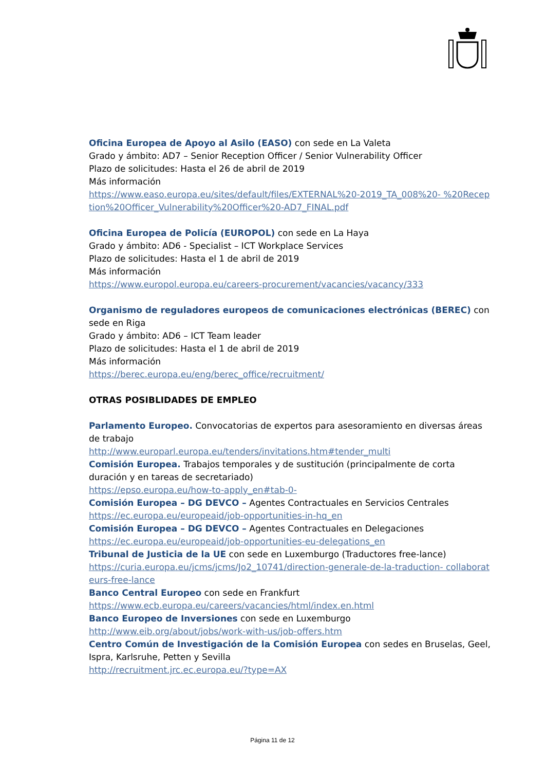Oficina Europea de Apoyo al Asilo (EASO) con sede en La Valeta
Grado y ámbito: AD7 – Senior Reception Officer / Senior Vulnerability Officer
Plazo de solicitudes: Hasta el 26 de abril de 2019
Más información
https://www.easo.europa.eu/sites/default/files/EXTERNAL%20-2019_TA_008%20- %20Reception%20Officer_Vulnerability%20Officer%20-AD7_FINAL.pdf
Oficina Europea de Policía (EUROPOL) con sede en La Haya
Grado y ámbito: AD6 - Specialist – ICT Workplace Services
Plazo de solicitudes: Hasta el 1 de abril de 2019
Más información
https://www.europol.europa.eu/careers-procurement/vacancies/vacancy/333
Organismo de reguladores europeos de comunicaciones electrónicas (BEREC) con sede en Riga
Grado y ámbito: AD6 – ICT Team leader
Plazo de solicitudes: Hasta el 1 de abril de 2019
Más información
https://berec.europa.eu/eng/berec_office/recruitment/
OTRAS POSIBLIDADES DE EMPLEO
Parlamento Europeo. Convocatorias de expertos para asesoramiento en diversas áreas de trabajo
http://www.europarl.europa.eu/tenders/invitations.htm#tender_multi
Comisión Europea. Trabajos temporales y de sustitución (principalmente de corta duración y en tareas de secretariado)
https://epso.europa.eu/how-to-apply_en#tab-0-
Comisión Europea – DG DEVCO – Agentes Contractuales en Servicios Centrales
https://ec.europa.eu/europeaid/job-opportunities-in-hq_en
Comisión Europea – DG DEVCO – Agentes Contractuales en Delegaciones
https://ec.europa.eu/europeaid/job-opportunities-eu-delegations_en
Tribunal de Justicia de la UE con sede en Luxemburgo (Traductores free-lance)
https://curia.europa.eu/jcms/jcms/Jo2_10741/direction-generale-de-la-traduction- collaborateurs-free-lance
Banco Central Europeo con sede en Frankfurt
https://www.ecb.europa.eu/careers/vacancies/html/index.en.html
Banco Europeo de Inversiones con sede en Luxemburgo
http://www.eib.org/about/jobs/work-with-us/job-offers.htm
Centro Común de Investigación de la Comisión Europea con sedes en Bruselas, Geel, Ispra, Karlsruhe, Petten y Sevilla
http://recruitment.jrc.ec.europa.eu/?type=AX
Página 11 de 12